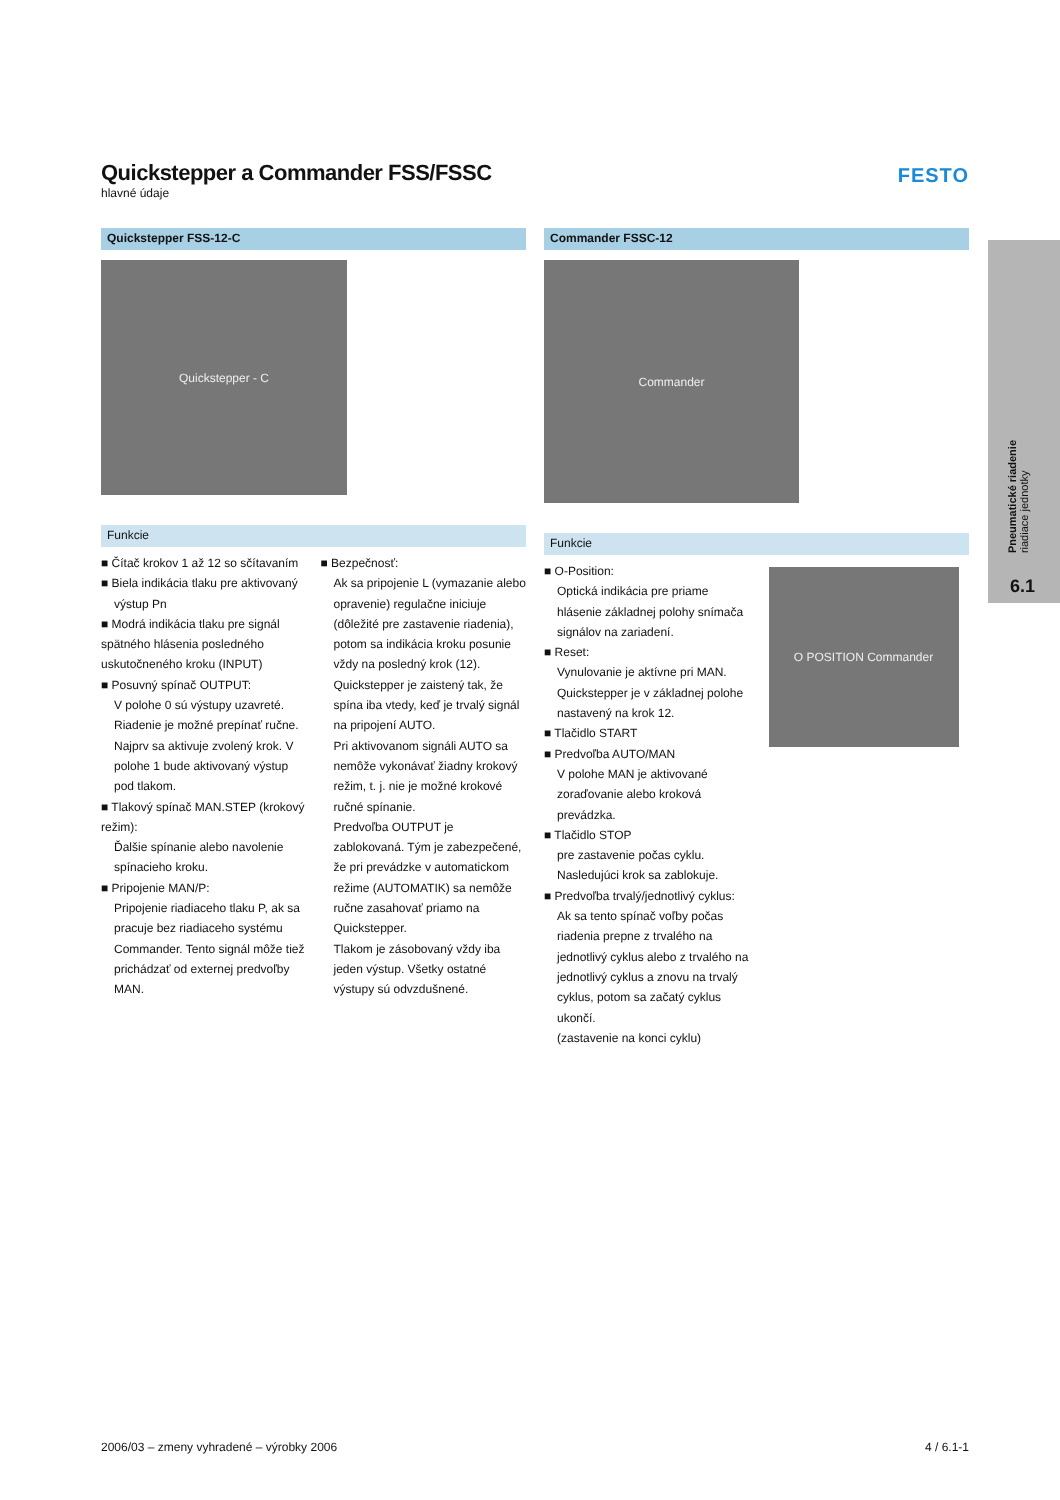Quickstepper a Commander FSS/FSSC
hlavné údaje
FESTO
Quickstepper FSS-12-C
Quickstepper - C
Funkcie
■ Čítač krokov 1 až 12 so sčítavaním
■ Biela indikácia tlaku pre aktivovaný
výstup Pn
■ Modrá indikácia tlaku pre signál spätného hlásenia posledného uskutočneného kroku (INPUT)
■ Posuvný spínač OUTPUT:
V polohe 0 sú výstupy uzavreté. Riadenie je možné prepínať ručne. Najprv sa aktivuje zvolený krok. V polohe 1 bude aktivovaný výstup pod tlakom.
■ Tlakový spínač MAN.STEP (krokový režim):
Ďalšie spínanie alebo navolenie spínacieho kroku.
■ Pripojenie MAN/P:
Pripojenie riadiaceho tlaku P, ak sa pracuje bez riadiaceho systému Commander. Tento signál môže tiež prichádzať od externej predvoľby MAN.
■ Bezpečnosť:
Ak sa pripojenie L (vymazanie alebo opravenie) regulačne iniciuje (dôležité pre zastavenie riadenia), potom sa indikácia kroku posunie vždy na posledný krok (12). Quickstepper je zaistený tak, že spína iba vtedy, keď je trvalý signál na pripojení AUTO.
Pri aktivovanom signáli AUTO sa nemôže vykonávať žiadny krokový režim, t. j. nie je možné krokové ručné spínanie.
Predvoľba OUTPUT je zablokovaná. Tým je zabezpečené, že pri prevádzke v automatickom režime (AUTOMATIK) sa nemôže ručne zasahovať priamo na Quickstepper.
Tlakom je zásobovaný vždy iba jeden výstup. Všetky ostatné výstupy sú odvzdušnené.
Commander FSSC-12
Commander
Funkcie
■ O-Position:
Optická indikácia pre priame hlásenie základnej polohy snímača signálov na zariadení.
■ Reset:
Vynulovanie je aktívne pri MAN. Quickstepper je v základnej polohe nastavený na krok 12.
■ Tlačidlo START
■ Predvoľba AUTO/MAN
V polohe MAN je aktivované zoraďovanie alebo kroková prevádzka.
■ Tlačidlo STOP
pre zastavenie počas cyklu. Nasledujúci krok sa zablokuje.
■ Predvoľba trvalý/jednotlivý cyklus:
Ak sa tento spínač voľby počas riadenia prepne z trvalého na jednotlivý cyklus alebo z trvalého na jednotlivý cyklus a znovu na trvalý cyklus, potom sa začatý cyklus ukončí.
(zastavenie na konci cyklu)
O POSITION Commander
Pneumatické riadenie
riadiace jednotky
6.1
2006/03 – zmeny vyhradené – výrobky 2006 4 / 6.1-1